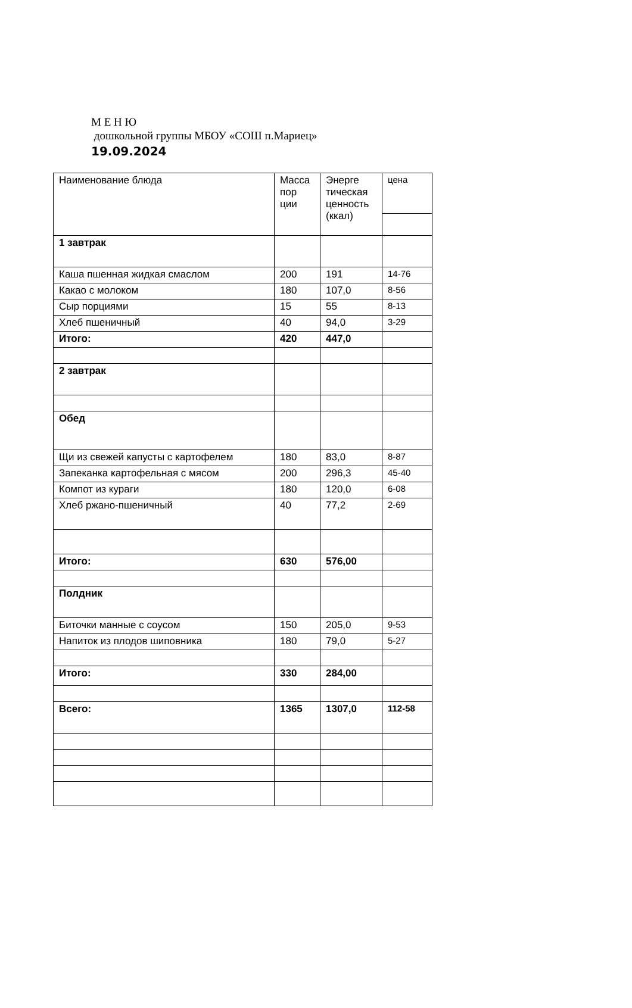М Е Н Ю
дошкольной группы МБОУ «СОШ п.Мариец»
19.09.2024
| Наименование блюда | Масса пор ции | Энерге тическая ценность (ккал) | цена |
| --- | --- | --- | --- |
| 1 завтрак | | | |
| Каша пшенная жидкая смаслом | 200 | 191 | 14-76 |
| Какао с молоком | 180 | 107,0 | 8-56 |
| Сыр порциями | 15 | 55 | 8-13 |
| Хлеб пшеничный | 40 | 94,0 | 3-29 |
| Итого: | 420 | 447,0 | |
| 2 завтрак | | | |
| Обед | | | |
| Щи из свежей капусты с картофелем | 180 | 83,0 | 8-87 |
| Запеканка картофельная с мясом | 200 | 296,3 | 45-40 |
| Компот из кураги | 180 | 120,0 | 6-08 |
| Хлеб ржано-пшеничный | 40 | 77,2 | 2-69 |
| Итого: | 630 | 576,00 | |
| Полдник | | | |
| Биточки манные с соусом | 150 | 205,0 | 9-53 |
| Напиток из плодов шиповника | 180 | 79,0 | 5-27 |
| Итого: | 330 | 284,00 | |
| Всего: | 1365 | 1307,0 | 112-58 |